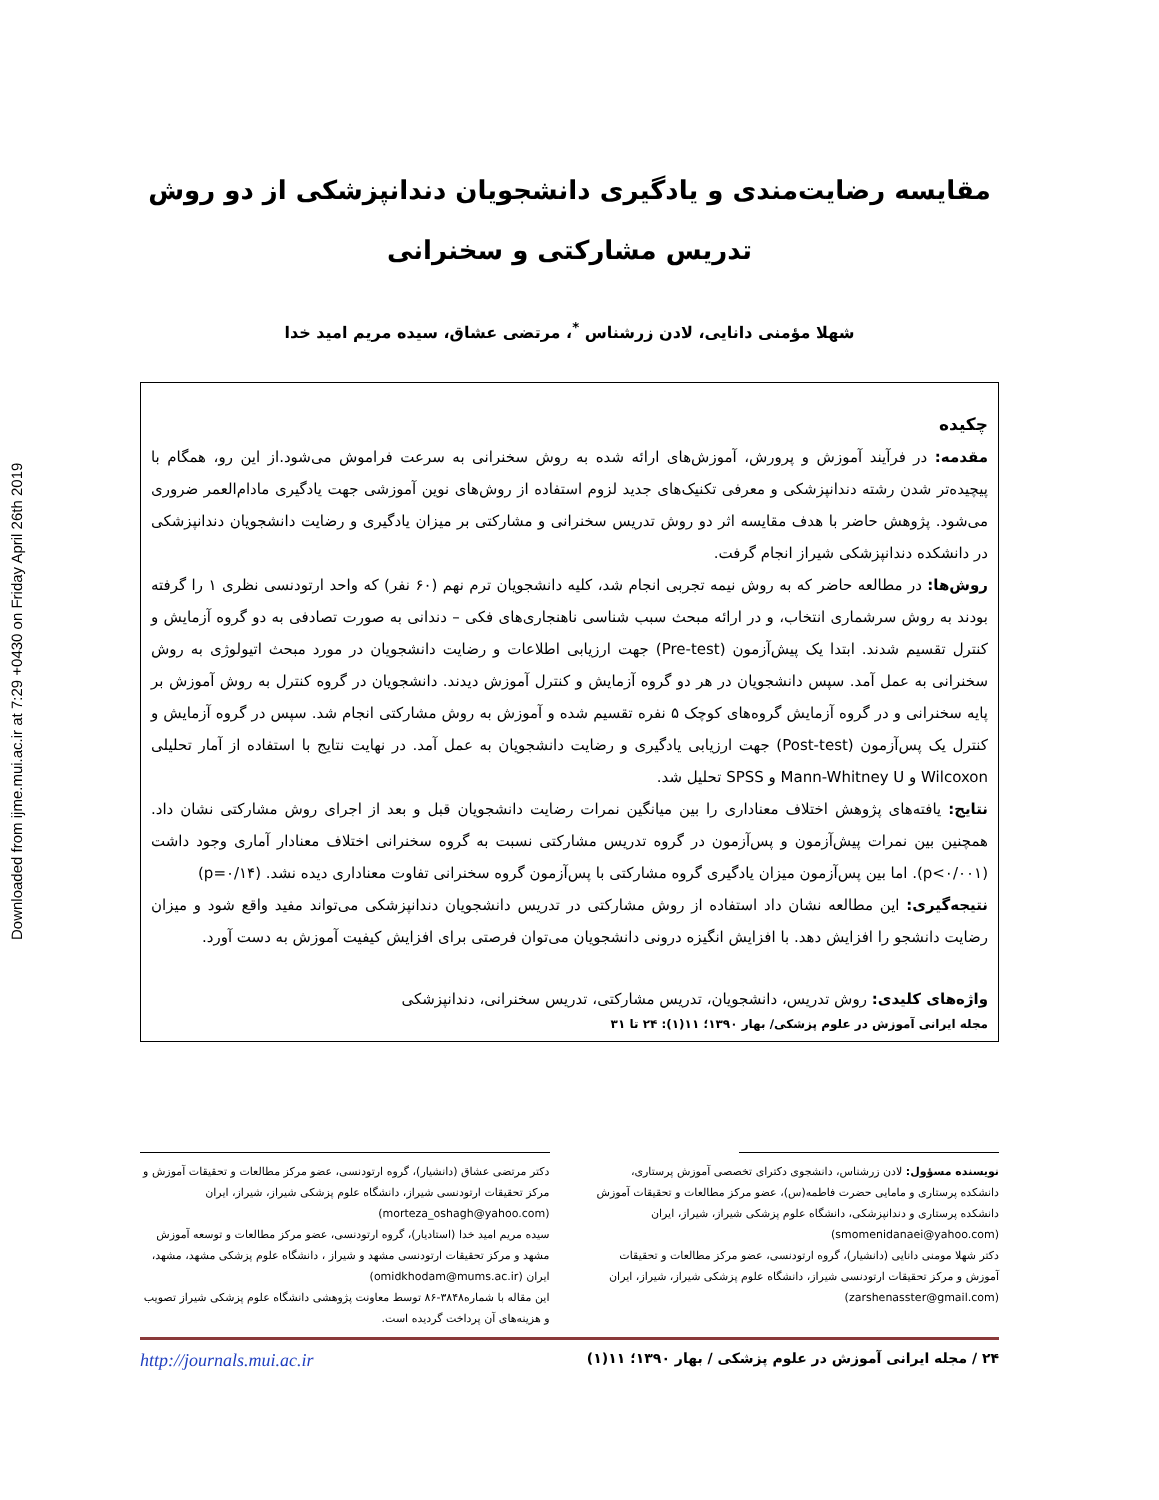Downloaded from ijme.mui.ac.ir at 7:29 +0430 on Friday April 26th 2019
مقایسه رضایت‌مندی و یادگیری دانشجویان دندانپزشکی از دو روش
تدریس مشارکتی و سخنرانی
شهلا مؤمنی دانایی، لادن زرشناس <sup>*</sup>، مرتضی عشاق، سیده مریم امید خدا
چکیده
مقدمه: در فرآیند آموزش و پرورش، آموزش‌های ارائه شده به روش سخنرانی به سرعت فراموش می‌شود.از این رو، همگام با پیچیده‌تر شدن رشته دندانپزشکی و معرفی تکنیک‌های جدید لزوم استفاده از روش‌های نوین آموزشی جهت یادگیری مادام‌العمر ضروری می‌شود. پژوهش حاضر با هدف مقایسه اثر دو روش تدریس سخنرانی و مشارکتی بر میزان یادگیری و رضایت دانشجویان دندانپزشکی در دانشکده دندانپزشکی شیراز انجام گرفت.
روش‌ها: در مطالعه حاضر که به روش نیمه تجربی انجام شد، کلیه دانشجویان ترم نهم (۶۰ نفر) که واحد ارتودنسی نظری ۱ را گرفته بودند به روش سرشماری انتخاب، و در ارائه مبحث سبب شناسی ناهنجاری‌های فکی – دندانی به صورت تصادفی به دو گروه آزمایش و کنترل تقسیم شدند. ابتدا یک پیش‌آزمون (Pre-test) جهت ارزیابی اطلاعات و رضایت دانشجویان در مورد مبحث اتیولوژی به روش سخنرانی به عمل آمد. سپس دانشجویان در هر دو گروه آزمایش و کنترل آموزش دیدند. دانشجویان در گروه کنترل به روش آموزش بر پایه سخنرانی و در گروه آزمایش گروه‌های کوچک ۵ نفره تقسیم شده و آموزش به روش مشارکتی انجام شد. سپس در گروه آزمایش و کنترل یک پس‌آزمون (Post-test) جهت ارزیابی یادگیری و رضایت دانشجویان به عمل آمد. در نهایت نتایج با استفاده از آمار تحلیلی Wilcoxon و Mann-Whitney U و SPSS تحلیل شد.
نتایج: یافته‌های پژوهش اختلاف معناداری را بین میانگین نمرات رضایت دانشجویان قبل و بعد از اجرای روش مشارکتی نشان داد. همچنین بین نمرات پیش‌آزمون و پس‌آزمون در گروه تدریس مشارکتی نسبت به گروه سخنرانی اختلاف معنادار آماری وجود داشت (p<۰/۰۰۱). اما بین پس‌آزمون میزان یادگیری گروه مشارکتی با پس‌آزمون گروه سخنرانی تفاوت معناداری دیده نشد. (p=۰/۱۴)
نتیجه‌گیری: این مطالعه نشان داد استفاده از روش مشارکتی در تدریس دانشجویان دندانپزشکی می‌تواند مفید واقع شود و میزان رضایت دانشجو را افزایش دهد. با افزایش انگیزه درونی دانشجویان می‌توان فرصتی برای افزایش کیفیت آموزش به دست آورد.
واژه‌های کلیدی: روش تدریس، دانشجویان، تدریس مشارکتی، تدریس سخنرانی، دندانپزشکی
مجله ایرانی آموزش در علوم پزشکی/ بهار ۱۳۹۰؛ ۱۱(۱): ۲۴ تا ۳۱
نویسنده مسؤول: لادن زرشناس، دانشجوی دکترای تخصصی آموزش پرستاری، دانشکده پرستاری و مامایی حضرت فاطمه(س)، عضو مرکز مطالعات و تحقیقات آموزش دانشکده پرستاری و دندانپزشکی، دانشگاه علوم پزشکی شیراز، شیراز، ایران (smomenidanaei@yahoo.com)
دکتر شهلا مومنی دانایی (دانشیار)، گروه ارتودنسی، عضو مرکز مطالعات و تحقیقات آموزش و مرکز تحقیقات ارتودنسی شیراز، دانشگاه علوم پزشکی شیراز، شیراز، ایران (zarshenasster@gmail.com)
دکتر مرتضی عشاق (دانشیار)، گروه ارتودنسی، عضو مرکز مطالعات و تحقیقات آموزش و مرکز تحقیقات ارتودنسی شیراز، دانشگاه علوم پزشکی شیراز، شیراز، ایران (morteza_oshagh@yahoo.com)
سیده مریم امید خدا (استادیار)، گروه ارتودنسی، عضو مرکز مطالعات و توسعه آموزش مشهد و مرکز تحقیقات ارتودنسی مشهد و شیراز ، دانشگاه علوم پزشکی مشهد، مشهد، ایران (omidkhodam@mums.ac.ir)
این مقاله با شماره۳۸۴۸-۸۶ توسط معاونت پژوهشی دانشگاه علوم پزشکی شیراز تصویب و هزینه‌های آن پرداخت گردیده است.
۲۴ / مجله ایرانی آموزش در علوم پزشکی / بهار ۱۳۹۰؛ ۱۱(۱) http://journals.mui.ac.ir